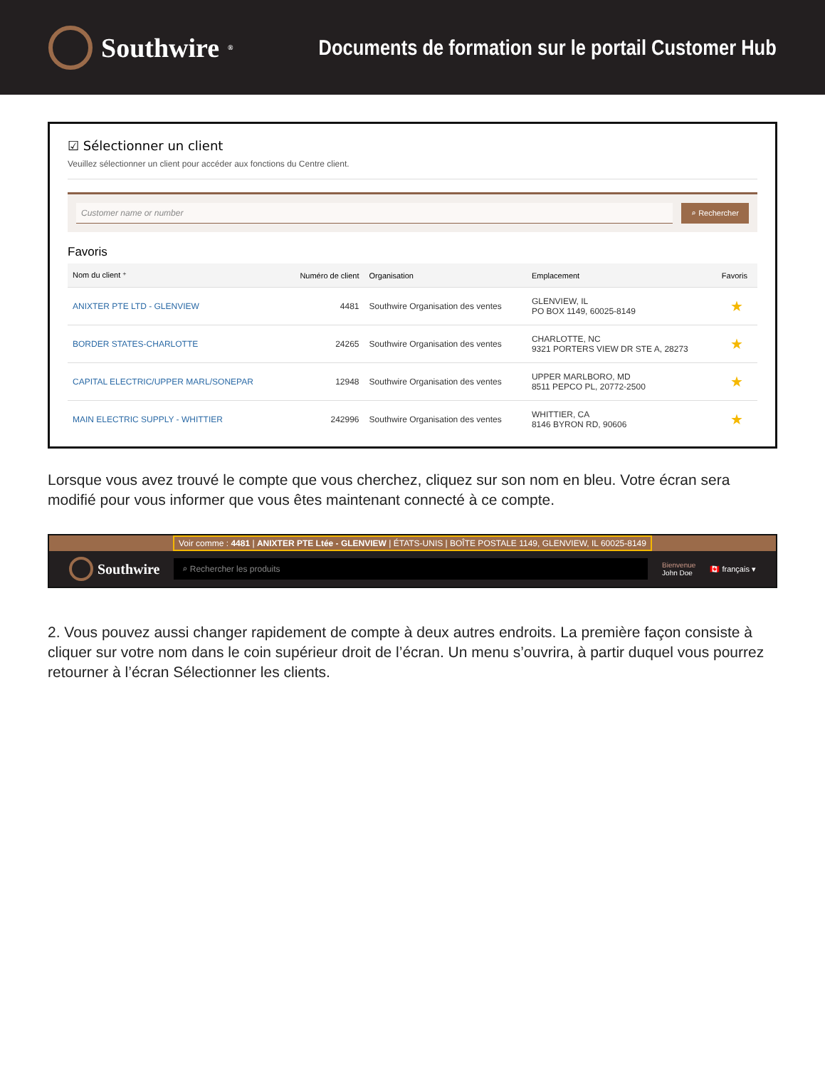Southwire<sup>®</sup>
Documents de formation sur le portail Customer Hub
☑ Sélectionner un client
Veuillez sélectionner un client pour accéder aux fonctions du Centre client.
Customer name or number ⌕ Rechercher
Favoris
| Nom du client ⁺ | Numéro de client | Organisation | Emplacement | Favoris |
| --- | --- | --- | --- | --- |
| ANIXTER PTE LTD - GLENVIEW | 4481 | Southwire Organisation des ventes | GLENVIEW, IL PO BOX 1149, 60025-8149 | ★ |
| BORDER STATES-CHARLOTTE | 24265 | Southwire Organisation des ventes | CHARLOTTE, NC 9321 PORTERS VIEW DR STE A, 28273 | ★ |
| CAPITAL ELECTRIC/UPPER MARL/SONEPAR | 12948 | Southwire Organisation des ventes | UPPER MARLBORO, MD 8511 PEPCO PL, 20772-2500 | ★ |
| MAIN ELECTRIC SUPPLY - WHITTIER | 242996 | Southwire Organisation des ventes | WHITTIER, CA 8146 BYRON RD, 90606 | ★ |
Lorsque vous avez trouvé le compte que vous cherchez, cliquez sur son nom en bleu. Votre écran sera modifié pour vous informer que vous êtes maintenant connecté à ce compte.
Voir comme : 4481 | ANIXTER PTE Ltée - GLENVIEW | ÉTATS-UNIS | BOÎTE POSTALE 1149, GLENVIEW, IL 60025-8149
Southwire
⌕ Rechercher les produits
Bienvenue
John Doe
🇨🇦 français ▾
2. Vous pouvez aussi changer rapidement de compte à deux autres endroits. La première façon consiste à cliquer sur votre nom dans le coin supérieur droit de l’écran. Un menu s’ouvrira, à partir duquel vous pourrez retourner à l’écran Sélectionner les clients.